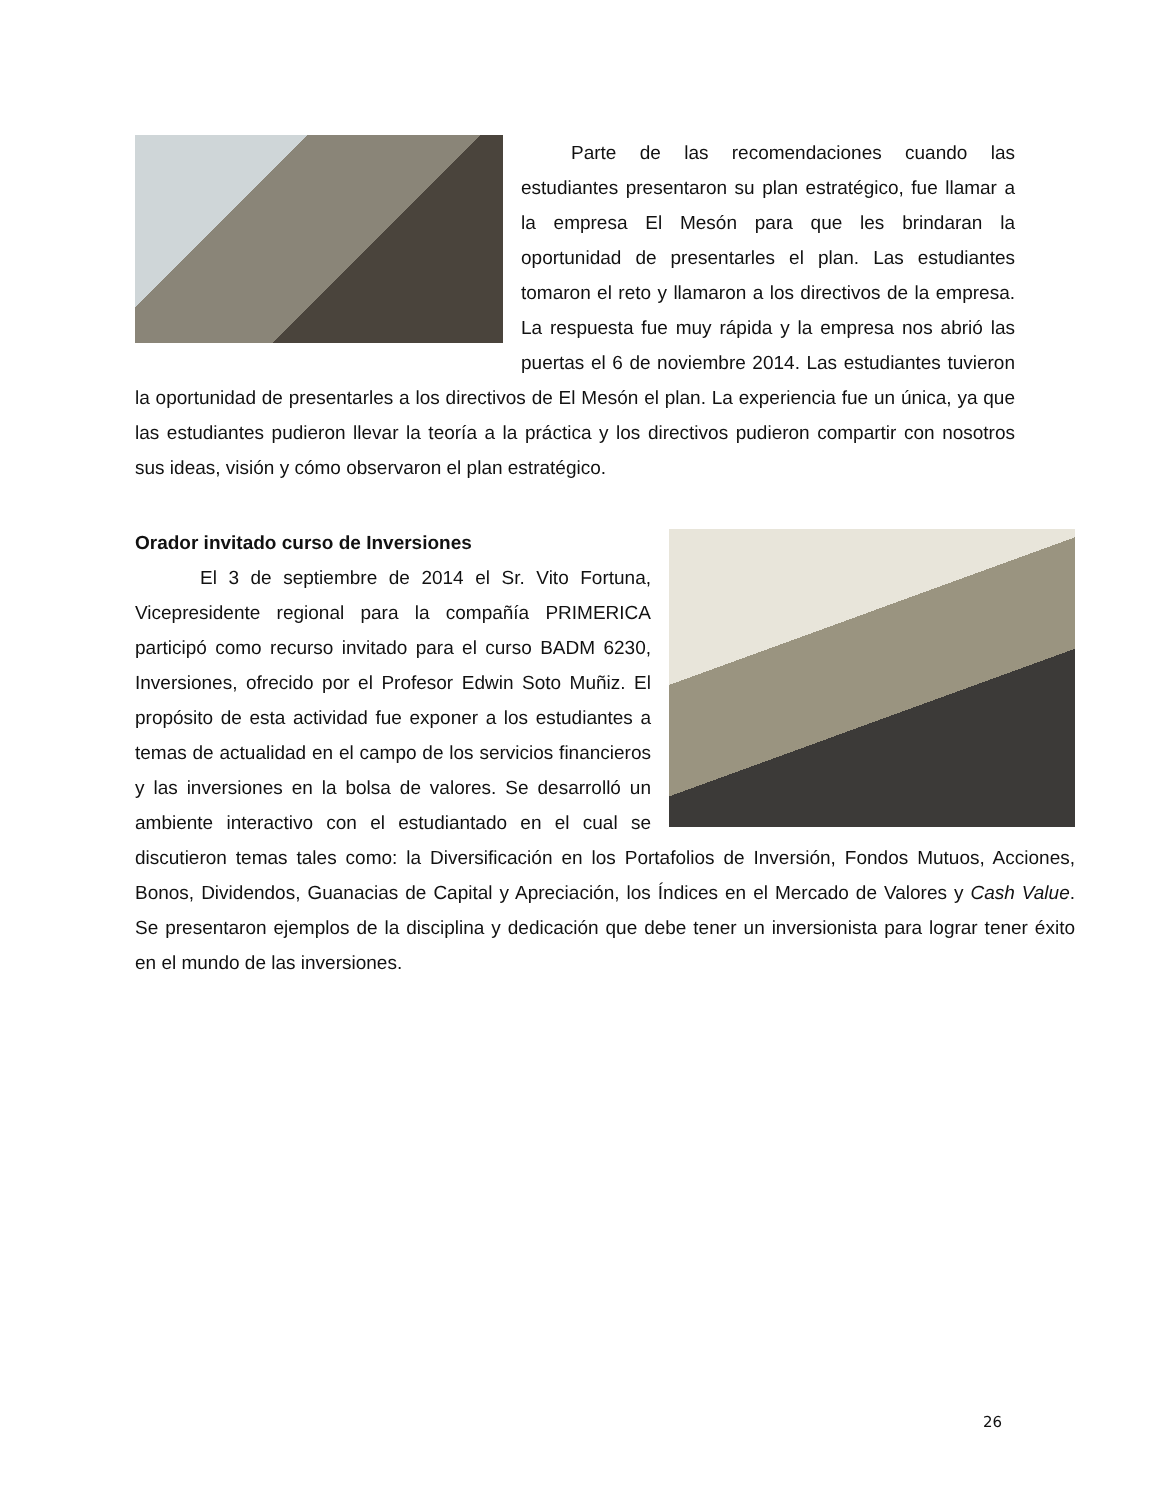Parte de las recomendaciones cuando las estudiantes presentaron su plan estratégico, fue llamar a la empresa El Mesón para que les brindaran la oportunidad de presentarles el plan. Las estudiantes tomaron el reto y llamaron a los directivos de la empresa. La respuesta fue muy rápida y la empresa nos abrió las puertas el 6 de noviembre 2014. Las estudiantes tuvieron la oportunidad de presentarles a los directivos de El Mesón el plan. La experiencia fue un única, ya que las estudiantes pudieron llevar la teoría a la práctica y los directivos pudieron compartir con nosotros sus ideas, visión y cómo observaron el plan estratégico.
Orador invitado curso de Inversiones
El 3 de septiembre de 2014 el Sr. Vito Fortuna, Vicepresidente regional para la compañía PRIMERICA participó como recurso invitado para el curso BADM 6230, Inversiones, ofrecido por el Profesor Edwin Soto Muñiz. El propósito de esta actividad fue exponer a los estudiantes a temas de actualidad en el campo de los servicios financieros y las inversiones en la bolsa de valores. Se desarrolló un ambiente interactivo con el estudiantado en el cual se discutieron temas tales como: la Diversificación en los Portafolios de Inversión, Fondos Mutuos, Acciones, Bonos, Dividendos, Guanacias de Capital y Apreciación, los Índices en el Mercado de Valores y Cash Value. Se presentaron ejemplos de la disciplina y dedicación que debe tener un inversionista para lograr tener éxito en el mundo de las inversiones.
26